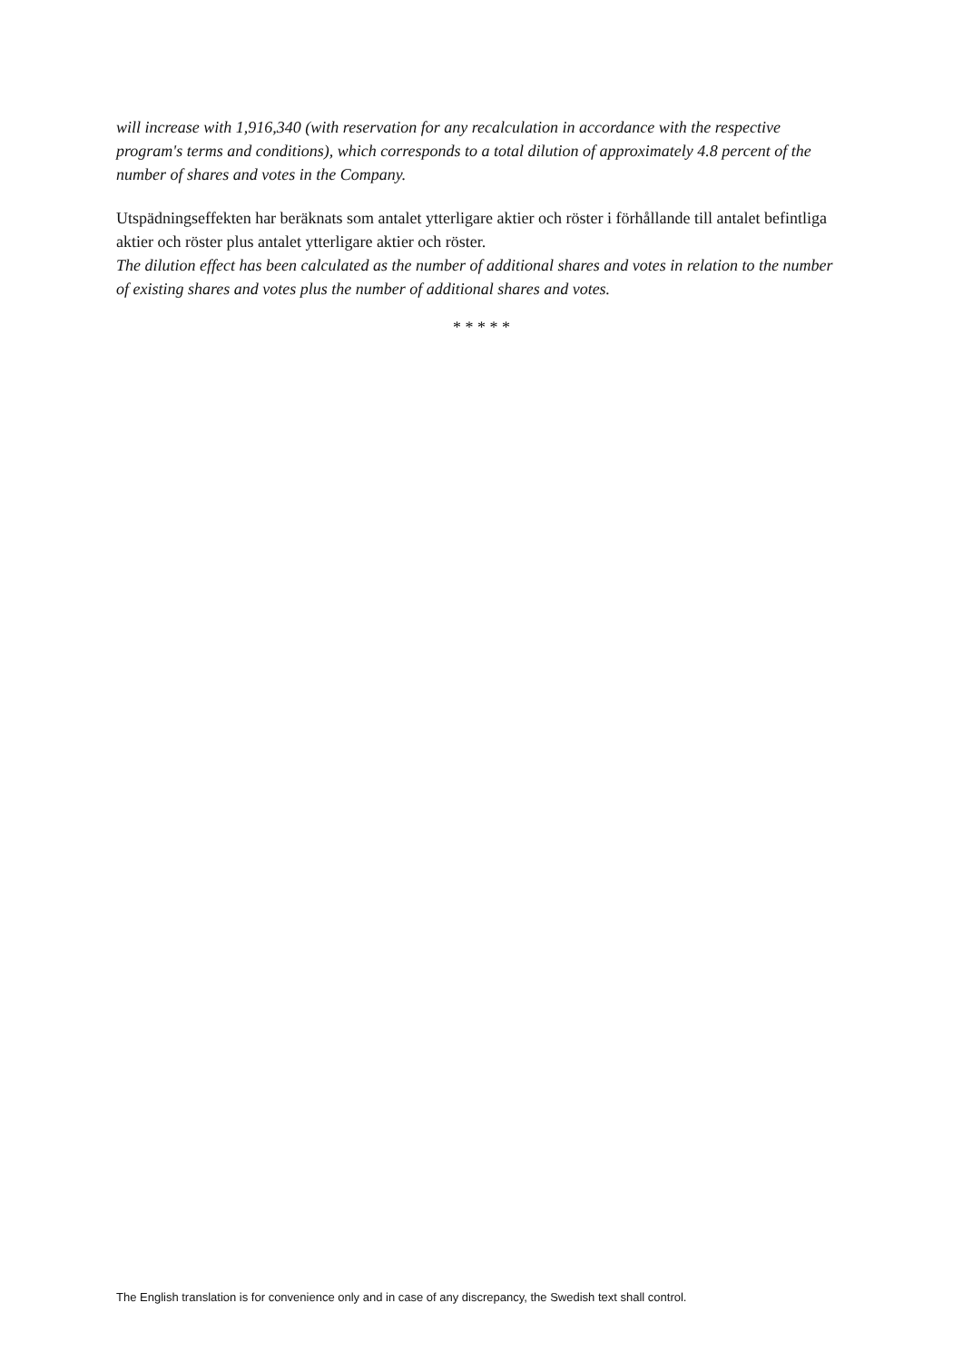will increase with 1,916,340 (with reservation for any recalculation in accordance with the respective program's terms and conditions), which corresponds to a total dilution of approximately 4.8 percent of the number of shares and votes in the Company.
Utspädningseffekten har beräknats som antalet ytterligare aktier och röster i förhållande till antalet befintliga aktier och röster plus antalet ytterligare aktier och röster.
The dilution effect has been calculated as the number of additional shares and votes in relation to the number of existing shares and votes plus the number of additional shares and votes.
* * * * *
The English translation is for convenience only and in case of any discrepancy, the Swedish text shall control.